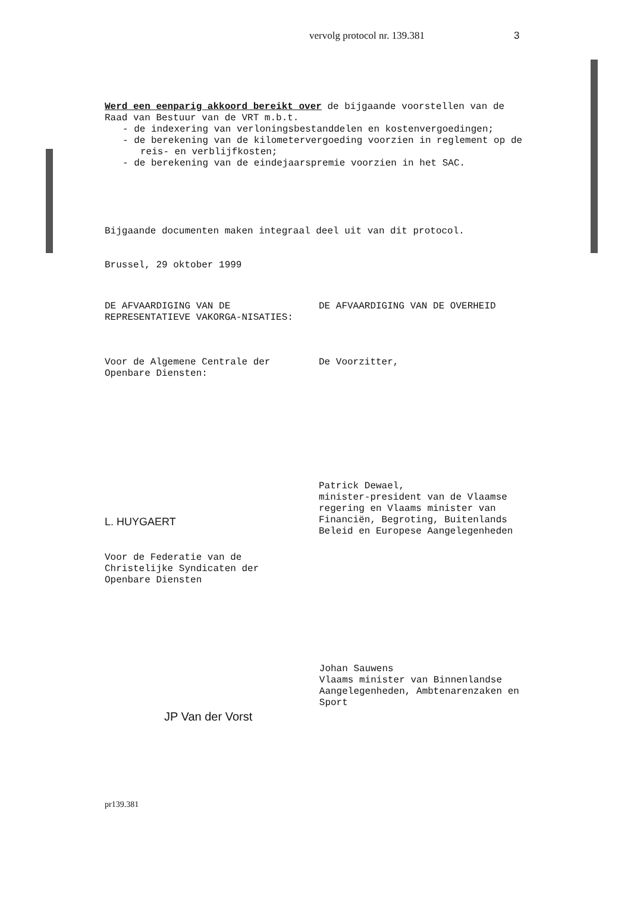vervolg protocol nr. 139.381 3
Werd een eenparig akkoord bereikt over de bijgaande voorstellen van de Raad van Bestuur van de VRT m.b.t.
- de indexering van verloningsbestanddelen en kostenvergoedingen;
- de berekening van de kilometervergoeding voorzien in reglement op de reis- en verblijfkosten;
- de berekening van de eindejaarspremie voorzien in het SAC.
Bijgaande documenten maken integraal deel uit van dit protocol.
Brussel, 29 oktober 1999
DE AFVAARDIGING VAN DE REPRESENTATIEVE VAKORGA-NISATIES:
DE AFVAARDIGING VAN DE OVERHEID
Voor de Algemene Centrale der Openbare Diensten:
De Voorzitter,
L. HUYGAERT
Patrick Dewael,
minister-president van de Vlaamse regering en Vlaams minister van Financiën, Begroting, Buitenlands Beleid en Europese Aangelegenheden
Voor de Federatie van de Christelijke Syndicaten der Openbare Diensten
JP Van der Vorst
Johan Sauwens
Vlaams minister van Binnenlandse Aangelegenheden, Ambtenarenzaken en Sport
pr139.381